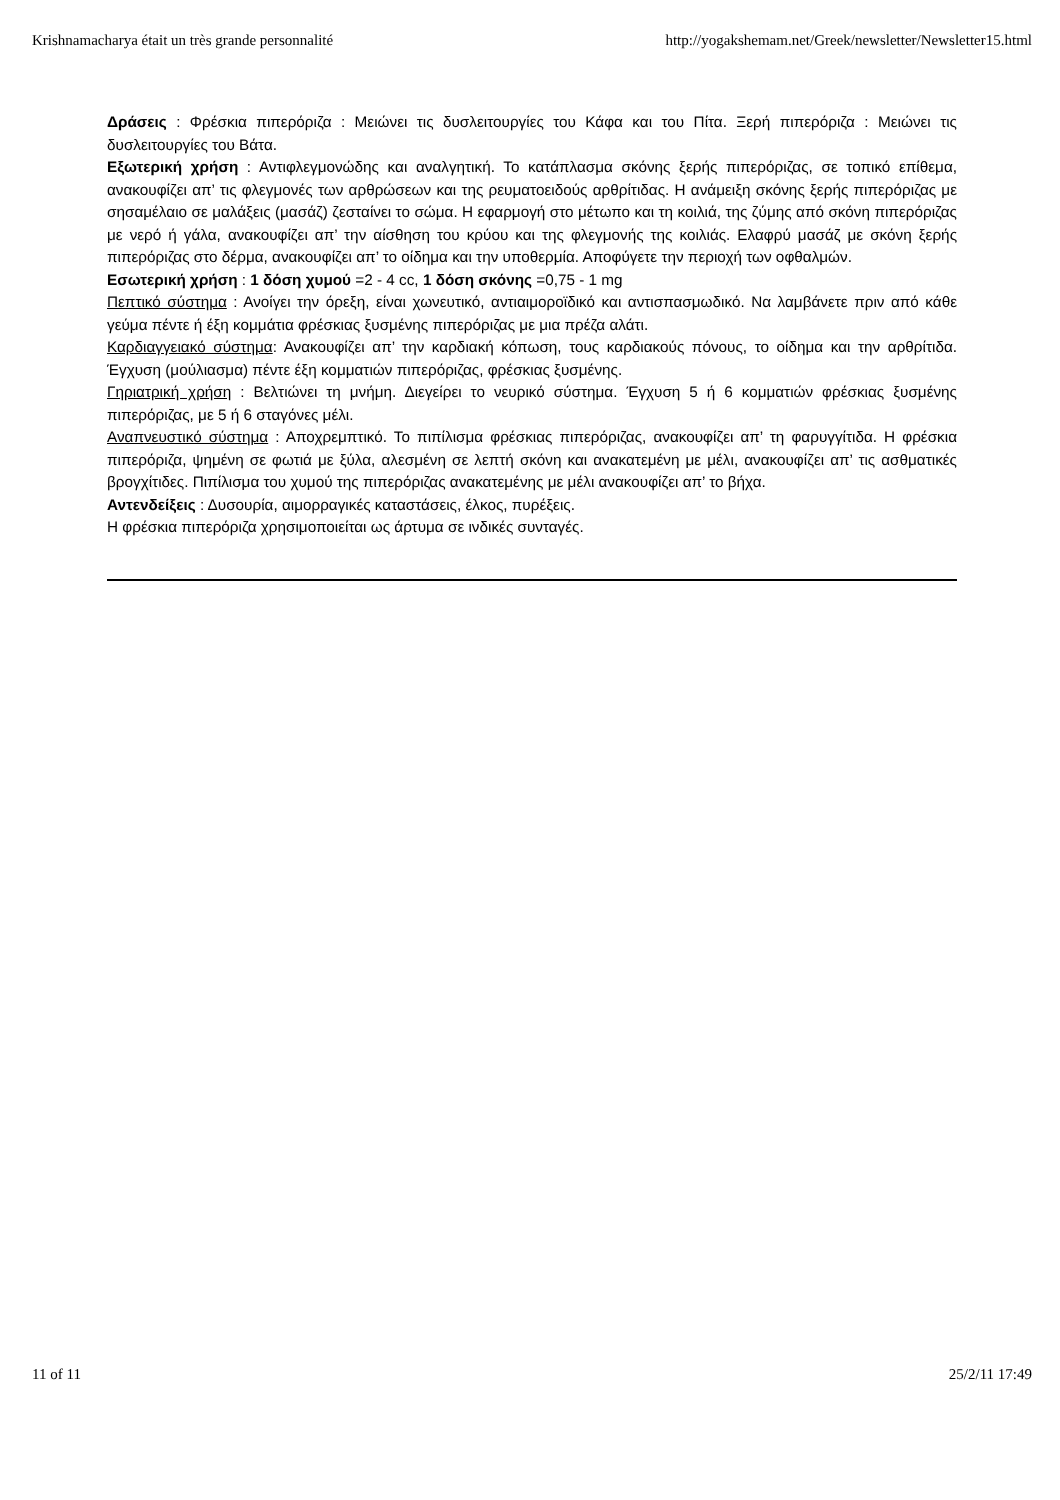Krishnamacharya était un très grande personnalité http://yogakshemam.net/Greek/newsletter/Newsletter15.html
Δράσεις : Φρέσκια πιπερόριζα : Μειώνει τις δυσλειτουργίες του Κάφα και του Πίτα. Ξερή πιπερόριζα : Μειώνει τις δυσλειτουργίες του Βάτα.
Εξωτερική χρήση : Αντιφλεγμονώδης και αναλγητική. Το κατάπλασμα σκόνης ξερής πιπερόριζας, σε τοπικό επίθεμα, ανακουφίζει απ’ τις φλεγμονές των αρθρώσεων και της ρευματοειδούς αρθρίτιδας. Η ανάμειξη σκόνης ξερής πιπερόριζας με σησαμέλαιο σε μαλάξεις (μασάζ) ζεσταίνει το σώμα. Η εφαρμογή στο μέτωπο και τη κοιλιά, της ζύμης από σκόνη πιπερόριζας με νερό ή γάλα, ανακουφίζει απ’ την αίσθηση του κρύου και της φλεγμονής της κοιλιάς. Ελαφρύ μασάζ με σκόνη ξερής πιπερόριζας στο δέρμα, ανακουφίζει απ’ το οίδημα και την υποθερμία. Αποφύγετε την περιοχή των οφθαλμών.
Εσωτερική χρήση : 1 δόση χυμού =2 - 4 cc, 1 δόση σκόνης =0,75 - 1 mg
Πεπτικό σύστημα : Ανοίγει την όρεξη, είναι χωνευτικό, αντιαιμοροϊδικό και αντισπασμωδικό. Να λαμβάνετε πριν από κάθε γεύμα πέντε ή έξη κομμάτια φρέσκιας ξυσμένης πιπερόριζας με μια πρέζα αλάτι.
Καρδιαγγειακό σύστημα: Ανακουφίζει απ’ την καρδιακή κόπωση, τους καρδιακούς πόνους, το οίδημα και την αρθρίτιδα. Έγχυση (μούλιασμα) πέντε έξη κομματιών πιπερόριζας, φρέσκιας ξυσμένης.
Γηριατρική χρήση : Βελτιώνει τη μνήμη. Διεγείρει το νευρικό σύστημα. Έγχυση 5 ή 6 κομματιών φρέσκιας ξυσμένης πιπερόριζας, με 5 ή 6 σταγόνες μέλι.
Αναπνευστικό σύστημα : Αποχρεμπτικό. Το πιπίλισμα φρέσκιας πιπερόριζας, ανακουφίζει απ’ τη φαρυγγίτιδα. Η φρέσκια πιπερόριζα, ψημένη σε φωτιά με ξύλα, αλεσμένη σε λεπτή σκόνη και ανακατεμένη με μέλι, ανακουφίζει απ’ τις ασθματικές βρογχίτιδες. Πιπίλισμα του χυμού της πιπερόριζας ανακατεμένης με μέλι ανακουφίζει απ’ το βήχα.
Αντενδείξεις : Δυσουρία, αιμορραγικές καταστάσεις, έλκος, πυρέξεις.
Η φρέσκια πιπερόριζα χρησιμοποιείται ως άρτυμα σε ινδικές συνταγές.
11 of 11 25/2/11 17:49